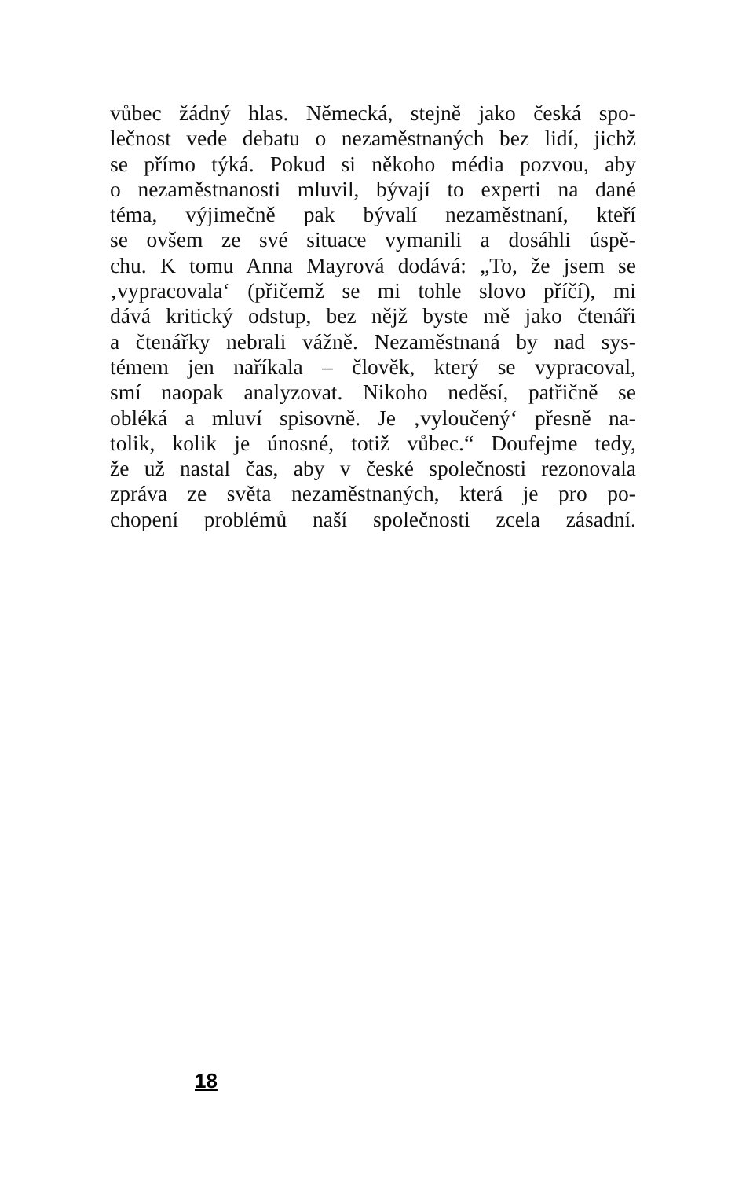vůbec žádný hlas. Německá, stejně jako česká spo-
lečnost vede debatu o nezaměstnaných bez lidí, jichž
se přímo týká. Pokud si někoho média pozvou, aby
o nezaměstnanosti mluvil, bývají to experti na dané
téma, výjimečně pak bývalí nezaměstnaní, kteří
se ovšem ze své situace vymanili a dosáhli úspě-
chu. K tomu Anna Mayrová dodává: „To, že jsem se
‚vypracovala‘ (přičemž se mi tohle slovo příčí), mi
dává kritický odstup, bez nějž byste mě jako čtenáři
a čtenářky nebrali vážně. Nezaměstnaná by nad sys-
témem jen naříkala – člověk, který se vypracoval,
smí naopak analyzovat. Nikoho neděsí, patřičně se
obléká a mluví spisovně. Je ‚vyloučený‘ přesně na-
tolik, kolik je únosné, totiž vůbec.“ Doufejme tedy,
že už nastal čas, aby v české společnosti rezonovala
zpráva ze světa nezaměstnaných, která je pro po-
chopení problémů naší společnosti zcela zásadní.
18